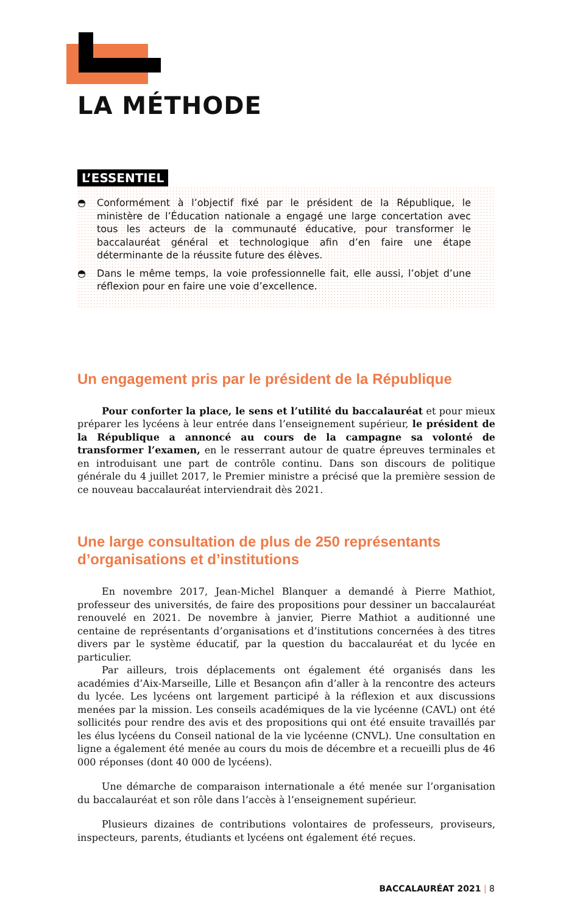LA MÉTHODE
L’ESSENTIEL
◓ Conformément à l’objectif fixé par le président de la République, le ministère de l’Éducation nationale a engagé une large concertation avec tous les acteurs de la communauté éducative, pour transformer le baccalauréat général et technologique afin d’en faire une étape déterminante de la réussite future des élèves.
◓ Dans le même temps, la voie professionnelle fait, elle aussi, l’objet d’une réflexion pour en faire une voie d’excellence.
Un engagement pris par le président de la République
Pour conforter la place, le sens et l’utilité du baccalauréat et pour mieux préparer les lycéens à leur entrée dans l’enseignement supérieur, le président de la République a annoncé au cours de la campagne sa volonté de transformer l’examen, en le resserrant autour de quatre épreuves terminales et en introduisant une part de contrôle continu. Dans son discours de politique générale du 4 juillet 2017, le Premier ministre a précisé que la première session de ce nouveau baccalauréat interviendrait dès 2021.
Une large consultation de plus de 250 représentants d’organisations et d’institutions
En novembre 2017, Jean-Michel Blanquer a demandé à Pierre Mathiot, professeur des universités, de faire des propositions pour dessiner un baccalauréat renouvelé en 2021. De novembre à janvier, Pierre Mathiot a auditionné une centaine de représentants d’organisations et d’institutions concernées à des titres divers par le système éducatif, par la question du baccalauréat et du lycée en particulier.
Par ailleurs, trois déplacements ont également été organisés dans les académies d’Aix-Marseille, Lille et Besançon afin d’aller à la rencontre des acteurs du lycée. Les lycéens ont largement participé à la réflexion et aux discussions menées par la mission. Les conseils académiques de la vie lycéenne (CAVL) ont été sollicités pour rendre des avis et des propositions qui ont été ensuite travaillés par les élus lycéens du Conseil national de la vie lycéenne (CNVL). Une consultation en ligne a également été menée au cours du mois de décembre et a recueilli plus de 46 000 réponses (dont 40 000 de lycéens).
Une démarche de comparaison internationale a été menée sur l’organisation du baccalauréat et son rôle dans l’accès à l’enseignement supérieur.
Plusieurs dizaines de contributions volontaires de professeurs, proviseurs, inspecteurs, parents, étudiants et lycéens ont également été reçues.
BACCALAURÉAT 2021 | 8